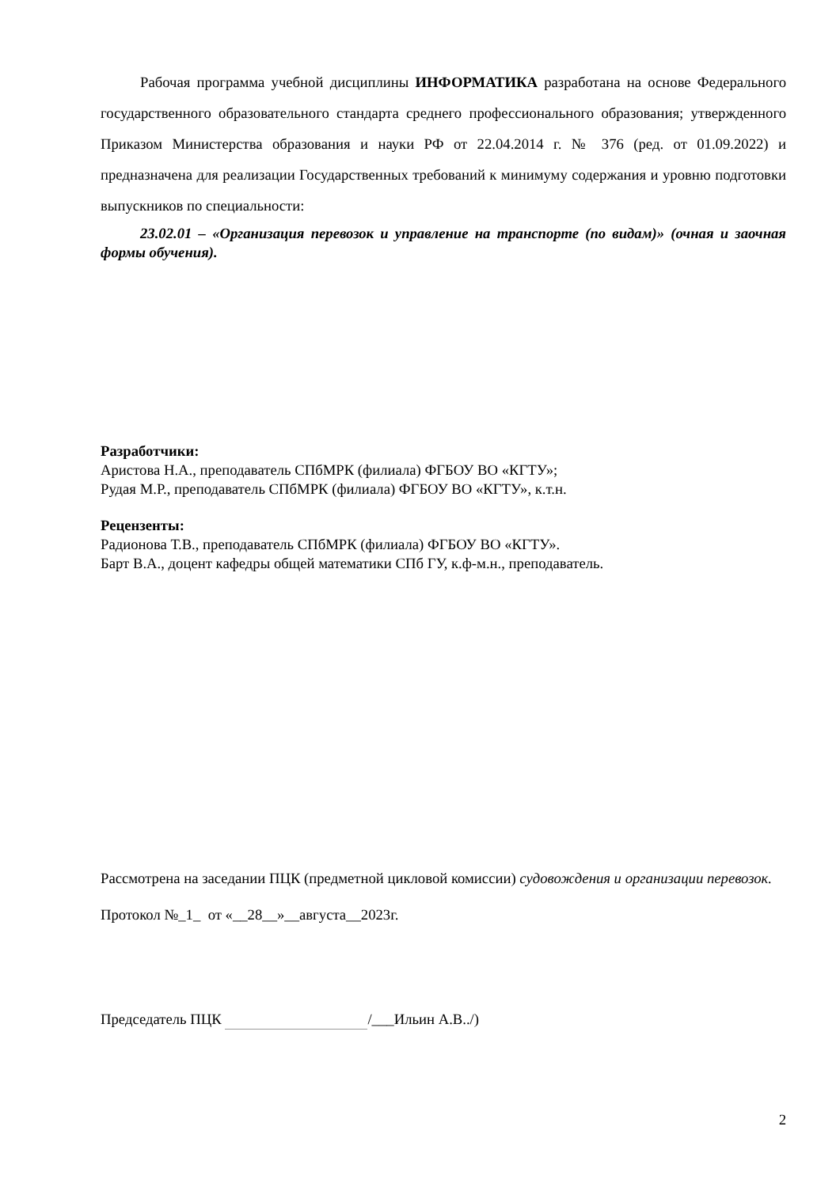Рабочая программа учебной дисциплины ИНФОРМАТИКА разработана на основе Федерального государственного образовательного стандарта среднего профессионального образования; утвержденного Приказом Министерства образования и науки РФ от 22.04.2014 г. № 376 (ред. от 01.09.2022) и предназначена для реализации Государственных требований к минимуму содержания и уровню подготовки выпускников по специальности:
23.02.01 – «Организация перевозок и управление на транспорте (по видам)» (очная и заочная формы обучения).
Разработчики:
Аристова Н.А., преподаватель СПбМРК (филиала) ФГБОУ ВО «КГТУ»;
Рудая М.Р., преподаватель СПбМРК (филиала) ФГБОУ ВО «КГТУ», к.т.н.
Рецензенты:
Радионова Т.В., преподаватель СПбМРК (филиала) ФГБОУ ВО «КГТУ».
Барт В.А., доцент кафедры общей математики СПб ГУ, к.ф-м.н., преподаватель.
Рассмотрена на заседании ПЦК (предметной цикловой комиссии) судовождения и организации перевозок.
Протокол №_1_ от «__28__»__августа__2023г.
Председатель ПЦК /___Ильин А.В../)
2